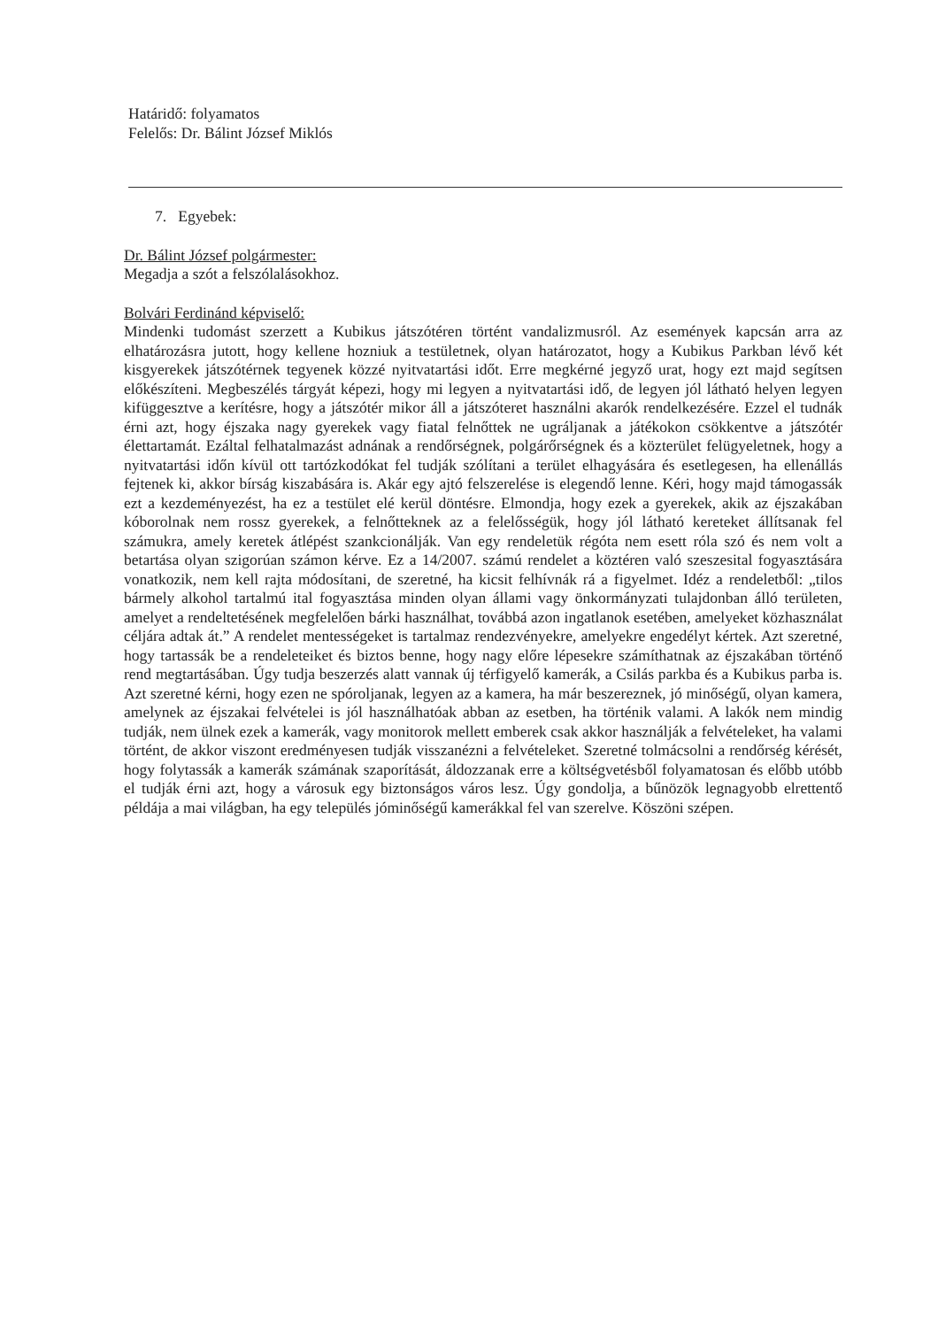Határidő: folyamatos
Felelős: Dr. Bálint József Miklós
7. Egyebek:
Dr. Bálint József polgármester:
Megadja a szót a felszólalásokhoz.
Bolvári Ferdinánd képviselő:
Mindenki tudomást szerzett a Kubikus játszótéren történt vandalizmusról. Az események kapcsán arra az elhatározásra jutott, hogy kellene hozniuk a testületnek, olyan határozatot, hogy a Kubikus Parkban lévő két kisgyerekek játszótérnek tegyenek közzé nyitvatartási időt. Erre megkérné jegyző urat, hogy ezt majd segítsen előkészíteni. Megbeszélés tárgyát képezi, hogy mi legyen a nyitvatartási idő, de legyen jól látható helyen legyen kifüggesztve a kerítésre, hogy a játszótér mikor áll a játszóteret használni akarók rendelkezésére. Ezzel el tudnák érni azt, hogy éjszaka nagy gyerekek vagy fiatal felnőttek ne ugráljanak a játékokon csökkentve a játszótér élettartamát. Ezáltal felhatalmazást adnának a rendőrségnek, polgárőrségnek és a közterület felügyeletnek, hogy a nyitvatartási időn kívül ott tartózkodókat fel tudják szólítani a terület elhagyására és esetlegesen, ha ellenállás fejtenek ki, akkor bírság kiszabására is. Akár egy ajtó felszerelése is elegendő lenne. Kéri, hogy majd támogassák ezt a kezdeményezést, ha ez a testület elé kerül döntésre. Elmondja, hogy ezek a gyerekek, akik az éjszakában kóborolnak nem rossz gyerekek, a felnőtteknek az a felelősségük, hogy jól látható kereteket állítsanak fel számukra, amely keretek átlépést szankcionálják. Van egy rendeletük régóta nem esett róla szó és nem volt a betartása olyan szigorúan számon kérve. Ez a 14/2007. számú rendelet a köztéren való szeszesital fogyasztására vonatkozik, nem kell rajta módosítani, de szeretné, ha kicsit felhívnák rá a figyelmet. Idéz a rendeletből: „tilos bármely alkohol tartalmú ital fogyasztása minden olyan állami vagy önkormányzati tulajdonban álló területen, amelyet a rendeltetésének megfelelően bárki használhat, továbbá azon ingatlanok esetében, amelyeket közhasználat céljára adtak át.” A rendelet mentességeket is tartalmaz rendezvényekre, amelyekre engedélyt kértek. Azt szeretné, hogy tartassák be a rendeleteiket és biztos benne, hogy nagy előre lépesekre számíthatnak az éjszakában történő rend megtartásában. Úgy tudja beszerzés alatt vannak új térfigyelő kamerák, a Csilás parkba és a Kubikus parba is. Azt szeretné kérni, hogy ezen ne spóroljanak, legyen az a kamera, ha már beszereznek, jó minőségű, olyan kamera, amelynek az éjszakai felvételei is jól használhatóak abban az esetben, ha történik valami. A lakók nem mindig tudják, nem ülnek ezek a kamerák, vagy monitorok mellett emberek csak akkor használják a felvételeket, ha valami történt, de akkor viszont eredményesen tudják visszanézni a felvételeket. Szeretné tolmácsolni a rendőrség kérését, hogy folytassák a kamerák számának szaporítását, áldozzanak erre a költségvetésből folyamatosan és előbb utóbb el tudják érni azt, hogy a városuk egy biztonságos város lesz. Úgy gondolja, a bűnözök legnagyobb elrettentő példája a mai világban, ha egy település jóminőségű kamerákkal fel van szerelve. Köszöni szépen.